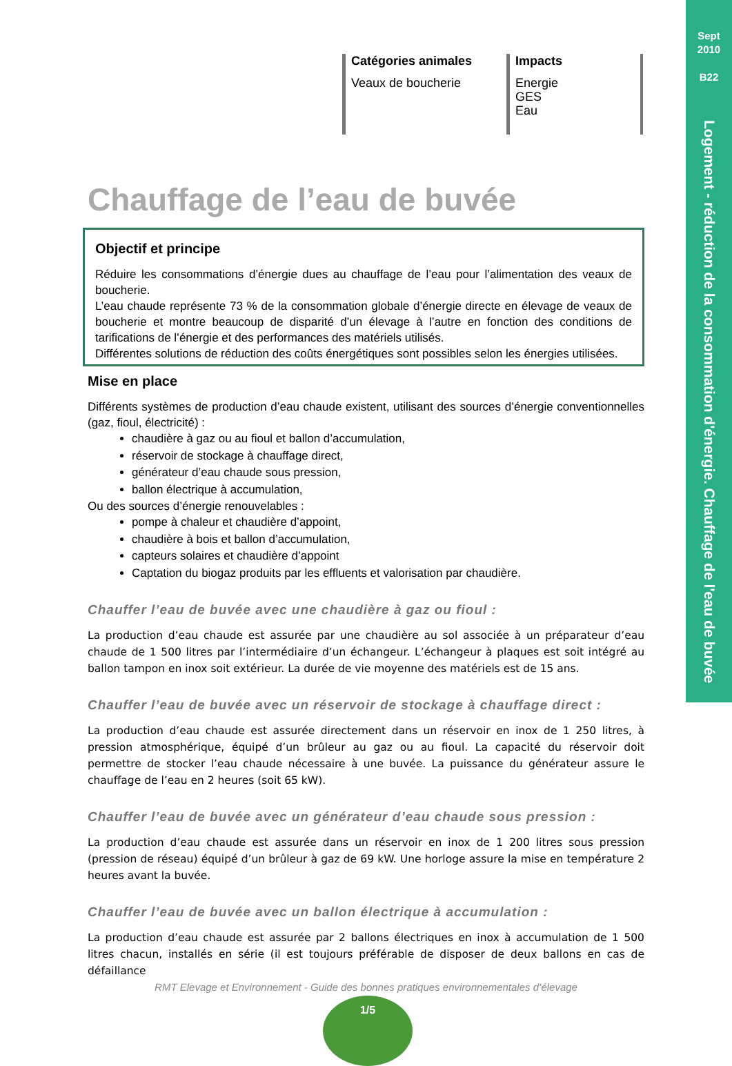Sept
2010
B22
Logement - réduction de la consommation d'énergie. Chauffage de l'eau de buvée
Catégories animales
Veaux de boucherie
Impacts
Energie
GES
Eau
Chauffage de l’eau de buvée
Objectif et principe
Réduire les consommations d’énergie dues au chauffage de l’eau pour l’alimentation des veaux de boucherie.
L’eau chaude représente 73 % de la consommation globale d’énergie directe en élevage de veaux de boucherie et montre beaucoup de disparité d’un élevage à l’autre en fonction des conditions de tarifications de l’énergie et des performances des matériels utilisés.
Différentes solutions de réduction des coûts énergétiques sont possibles selon les énergies utilisées.
Mise en place
Différents systèmes de production d’eau chaude existent, utilisant des sources d’énergie conventionnelles (gaz, fioul, électricité) :
chaudière à gaz ou au fioul et ballon d’accumulation,
réservoir de stockage à chauffage direct,
générateur d’eau chaude sous pression,
ballon électrique à accumulation,
Ou des sources d’énergie renouvelables :
pompe à chaleur et chaudière d’appoint,
chaudière à bois et ballon d’accumulation,
capteurs solaires et chaudière d’appoint
Captation du biogaz produits par les effluents et valorisation par chaudière.
Chauffer l’eau de buvée avec une chaudière à gaz ou fioul :
La production d’eau chaude est assurée par une chaudière au sol associée à un préparateur d’eau chaude de 1 500 litres par l’intermédiaire d’un échangeur. L’échangeur à plaques est soit intégré au ballon tampon en inox soit extérieur. La durée de vie moyenne des matériels est de 15 ans.
Chauffer l’eau de buvée avec un réservoir de stockage à chauffage direct :
La production d’eau chaude est assurée directement dans un réservoir en inox de 1 250 litres, à pression atmosphérique, équipé d’un brûleur au gaz ou au fioul. La capacité du réservoir doit permettre de stocker l’eau chaude nécessaire à une buvée. La puissance du générateur assure le chauffage de l’eau en 2 heures (soit 65 kW).
Chauffer l’eau de buvée avec un générateur d’eau chaude sous pression :
La production d’eau chaude est assurée dans un réservoir en inox de 1 200 litres sous pression (pression de réseau) équipé d’un brûleur à gaz de 69 kW. Une horloge assure la mise en température 2 heures avant la buvée.
Chauffer l’eau de buvée avec un ballon électrique à accumulation :
La production d’eau chaude est assurée par 2 ballons électriques en inox à accumulation de 1 500 litres chacun, installés en série (il est toujours préférable de disposer de deux ballons en cas de défaillance
RMT Elevage et Environnement - Guide des bonnes pratiques environnementales d’élevage
1/5